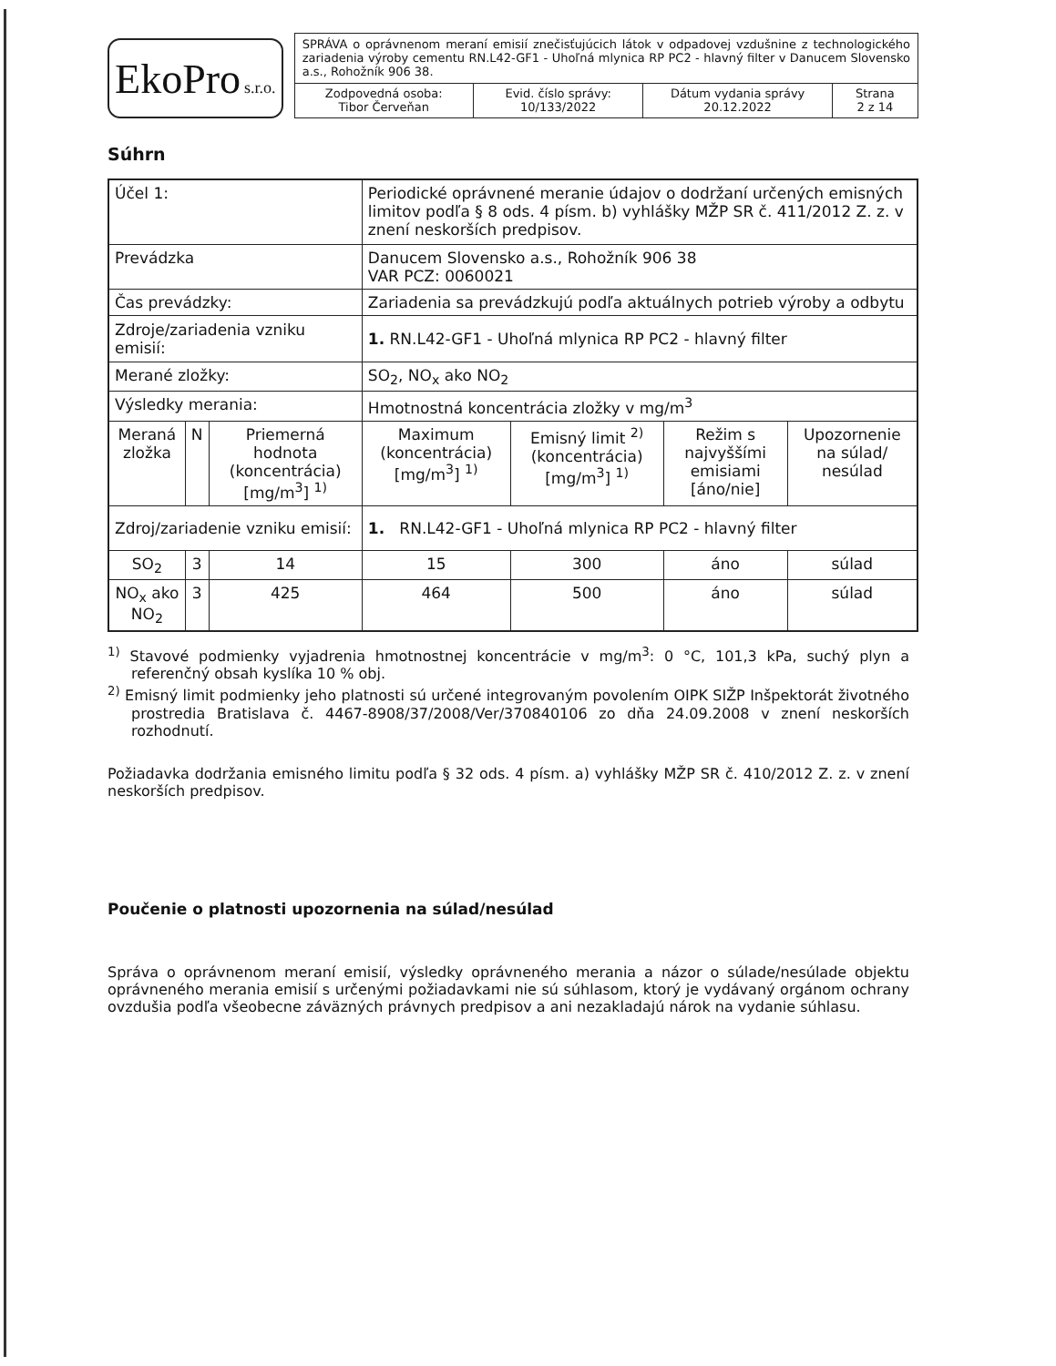EkoPro s.r.o.
| SPRÁVA o oprávnenom meraní emisií znečisťujúcich látok v odpadovej vzdušnine z technologického zariadenia výroby cementu RN.L42-GF1 - Uhoľná mlynica RP PC2 - hlavný filter v Danucem Slovensko a.s., Rohožník 906 38. | | | |
| Zodpovedná osoba: Tibor Červeňan | Evid. číslo správy: 10/133/2022 | Dátum vydania správy 20.12.2022 | Strana 2 z 14 |
Súhrn
| Účel 1: | | | Periodické oprávnené meranie údajov o dodržaní určených emisných limitov podľa § 8 ods. 4 písm. b) vyhlášky MŽP SR č. 411/2012 Z. z. v znení neskorších predpisov. | | | |
| Prevádzka | | | Danucem Slovensko a.s., Rohožník 906 38 VAR PCZ: 0060021 | | | |
| Čas prevádzky: | | | Zariadenia sa prevádzkujú podľa aktuálnych potrieb výroby a odbytu | | | |
| Zdroje/zariadenia vzniku emisií: | | | 1. RN.L42-GF1 - Uhoľná mlynica RP PC2 - hlavný filter | | | |
| Merané zložky: | | | SO<sub>2</sub>, NO<sub>x</sub> ako NO<sub>2</sub> | | | |
| Výsledky merania: | | | Hmotnostná koncentrácia zložky v mg/m<sup>3</sup> | | | |
| Meraná zložka | N | Priemerná hodnota (koncentrácia) [mg/m<sup>3</sup>] <sup>1)</sup> | Maximum (koncentrácia) [mg/m<sup>3</sup>] <sup>1)</sup> | Emisný limit <sup>2)</sup> (koncentrácia) [mg/m<sup>3</sup>] <sup>1)</sup> | Režim s najvyššími emisiami [áno/nie] | Upozornenie na súlad/ nesúlad |
| Zdroj/zariadenie vzniku emisií: | | | 1. RN.L42-GF1 - Uhoľná mlynica RP PC2 - hlavný filter | | | |
| SO<sub>2</sub> | 3 | 14 | 15 | 300 | áno | súlad |
| NO<sub>x</sub> ako NO<sub>2</sub> | 3 | 425 | 464 | 500 | áno | súlad |
<sup>1)</sup> Stavové podmienky vyjadrenia hmotnostnej koncentrácie v mg/m<sup>3</sup>: 0 °C, 101,3 kPa, suchý plyn a referenčný obsah kyslíka 10 % obj.
<sup>2)</sup> Emisný limit podmienky jeho platnosti sú určené integrovaným povolením OIPK SIŽP Inšpektorát životného prostredia Bratislava č. 4467-8908/37/2008/Ver/370840106 zo dňa 24.09.2008 v znení neskorších rozhodnutí.
Požiadavka dodržania emisného limitu podľa § 32 ods. 4 písm. a) vyhlášky MŽP SR č. 410/2012 Z. z. v znení neskorších predpisov.
Poučenie o platnosti upozornenia na súlad/nesúlad
Správa o oprávnenom meraní emisií, výsledky oprávneného merania a názor o súlade/nesúlade objektu oprávneného merania emisií s určenými požiadavkami nie sú súhlasom, ktorý je vydávaný orgánom ochrany ovzdušia podľa všeobecne záväzných právnych predpisov a ani nezakladajú nárok na vydanie súhlasu.